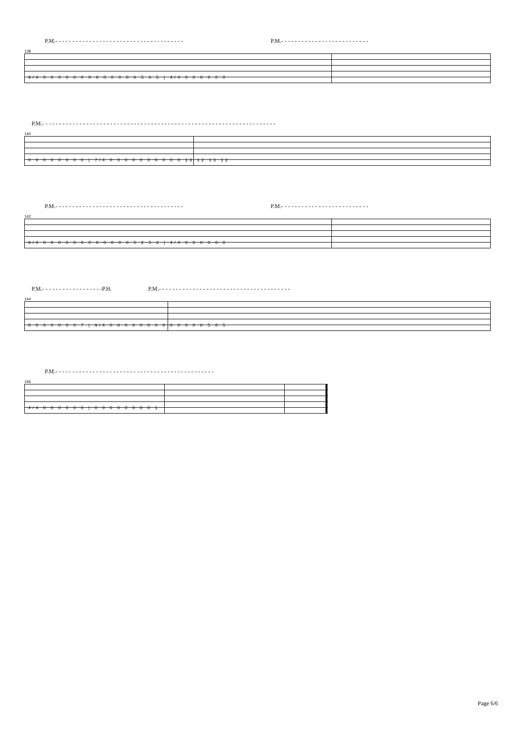P.M.- - - - - - - - - - - - - - - - - - - - - - - - - - - - - - - - - - - - - - P.M.- - - - - - - - - - - - - - - - - - - - - - - - - -
138
9/4 0 0 0 0 0 0 0 0 0 0 0 0 8 5 8 5 | 4/4 0 0 0 0 0 0
P.M.- - - - - - - - - - - - - - - - - - - - - - - - - - - - - - - - - - - - - - - - - - - - - - - - - - - - - - - - - - - - - - - - - - - - -
140
0 0 0 0 0 0 0 0 | 7/4 0 0 0 0 0 0 0 0 0 0 13 12 13 12
P.M.- - - - - - - - - - - - - - - - - - - - - - - - - - - - - - - - - - - - - - P.M.- - - - - - - - - - - - - - - - - - - - - - - - - -
142
9/4 0 0 0 0 0 0 0 0 0 0 0 0 5 2 5 2 | 4/4 0 0 0 0 0 0
P.M.- - - - - - - - - - - - - - - - - -P.H. P.M.- - - - - - - - - - - - - - - - - - - - - - - - - - - - - - - - - - - - - - -
144
0 0 0 0 0 0 0 7 | 9/4 0 0 0 0 0 0 0 0 0 0 0 0 8 5 8 5
P.M.- - - - - - - - - - - - - - - - - - - - - - - - - - - - - - - - - - - - - - - - - - - - - - -
146
4/4 0 0 0 0 0 0 | 0 0 0 0 0 0 0 0 1
Page 6/6